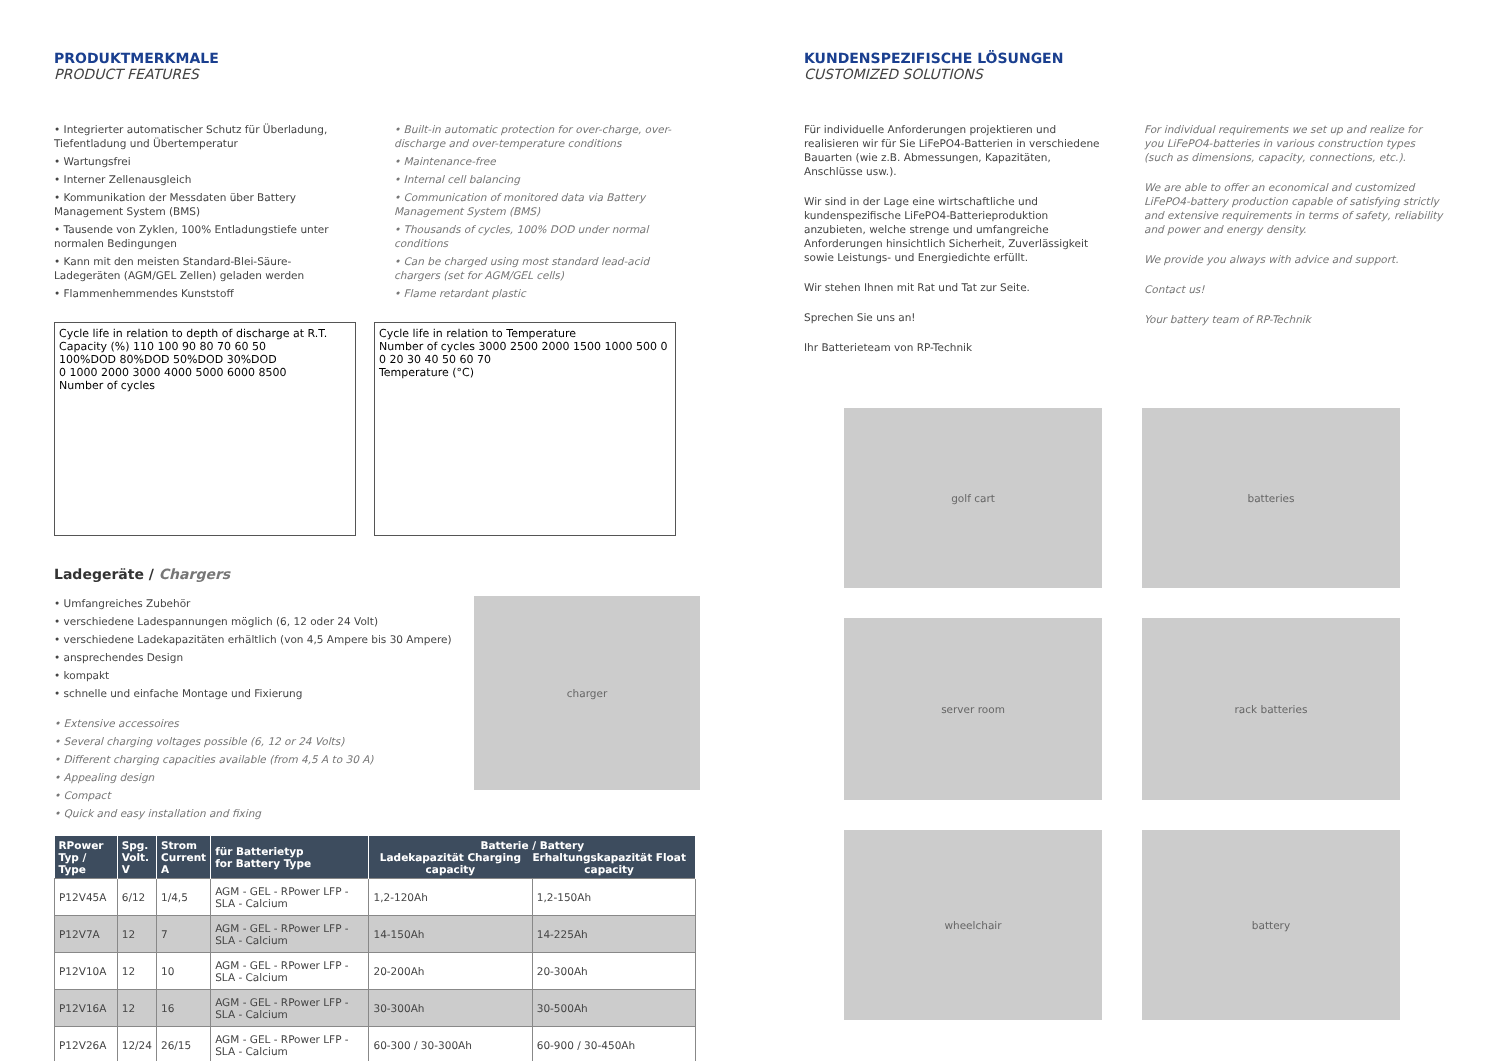PRODUKTMERKMALE
PRODUCT FEATURES
• Integrierter automatischer Schutz für Überladung, Tiefentladung und Übertemperatur
• Wartungsfrei
• Interner Zellenausgleich
• Kommunikation der Messdaten über Battery Management System (BMS)
• Tausende von Zyklen, 100% Entladungstiefe unter normalen Bedingungen
• Kann mit den meisten Standard-Blei-Säure-Ladegeräten (AGM/GEL Zellen) geladen werden
• Flammenhemmendes Kunststoff
• Built-in automatic protection for over-charge, over-discharge and over-temperature conditions
• Maintenance-free
• Internal cell balancing
• Communication of monitored data via Battery Management System (BMS)
• Thousands of cycles, 100% DOD under normal conditions
• Can be charged using most standard lead-acid chargers (set for AGM/GEL cells)
• Flame retardant plastic
Cycle life in relation to depth of discharge at R.T.
Capacity (%) 110 100 90 80 70 60 50
100%DOD 80%DOD 50%DOD 30%DOD
0 1000 2000 3000 4000 5000 6000 8500
Number of cycles
Cycle life in relation to Temperature
Number of cycles 3000 2500 2000 1500 1000 500 0
0 20 30 40 50 60 70
Temperature (°C)
Ladegeräte / Chargers
• Umfangreiches Zubehör
• verschiedene Ladespannungen möglich (6, 12 oder 24 Volt)
• verschiedene Ladekapazitäten erhältlich (von 4,5 Ampere bis 30 Ampere)
• ansprechendes Design
• kompakt
• schnelle und einfache Montage und Fixierung
• Extensive accessoires
• Several charging voltages possible (6, 12 or 24 Volts)
• Different charging capacities available (from 4,5 A to 30 A)
• Appealing design
• Compact
• Quick and easy installation and fixing
charger
| RPower Typ / Type | Spg. Volt. V | Strom Current A | für Batterietyp for Battery Type | Batterie / Battery Ladekapazität Charging capacity Erhaltungskapazität Float capacity | |
| --- | --- | --- | --- | --- | --- |
| P12V45A | 6/12 | 1/4,5 | AGM - GEL - RPower LFP - SLA - Calcium | 1,2-120Ah | 1,2-150Ah |
| P12V7A | 12 | 7 | AGM - GEL - RPower LFP - SLA - Calcium | 14-150Ah | 14-225Ah |
| P12V10A | 12 | 10 | AGM - GEL - RPower LFP - SLA - Calcium | 20-200Ah | 20-300Ah |
| P12V16A | 12 | 16 | AGM - GEL - RPower LFP - SLA - Calcium | 30-300Ah | 30-500Ah |
| P12V26A | 12/24 | 26/15 | AGM - GEL - RPower LFP - SLA - Calcium | 60-300 / 30-300Ah | 60-900 / 30-450Ah |
KUNDENSPEZIFISCHE LÖSUNGEN
CUSTOMIZED SOLUTIONS
Für individuelle Anforderungen projektieren und realisieren wir für Sie LiFePO4-Batterien in verschiedene Bauarten (wie z.B. Abmessungen, Kapazitäten, Anschlüsse usw.).
Wir sind in der Lage eine wirtschaftliche und kundenspezifische LiFePO4-Batterieproduktion anzubieten, welche strenge und umfangreiche Anforderungen hinsichtlich Sicherheit, Zuverlässigkeit sowie Leistungs- und Energiedichte erfüllt.
Wir stehen Ihnen mit Rat und Tat zur Seite.
Sprechen Sie uns an!
Ihr Batterieteam von RP-Technik
For individual requirements we set up and realize for you LiFePO4-batteries in various construction types (such as dimensions, capacity, connections, etc.).
We are able to offer an economical and customized LiFePO4-battery production capable of satisfying strictly and extensive requirements in terms of safety, reliability and power and energy density.
We provide you always with advice and support.
Contact us!
Your battery team of RP-Technik
golf cart
batteries
server room
rack batteries
wheelchair
battery